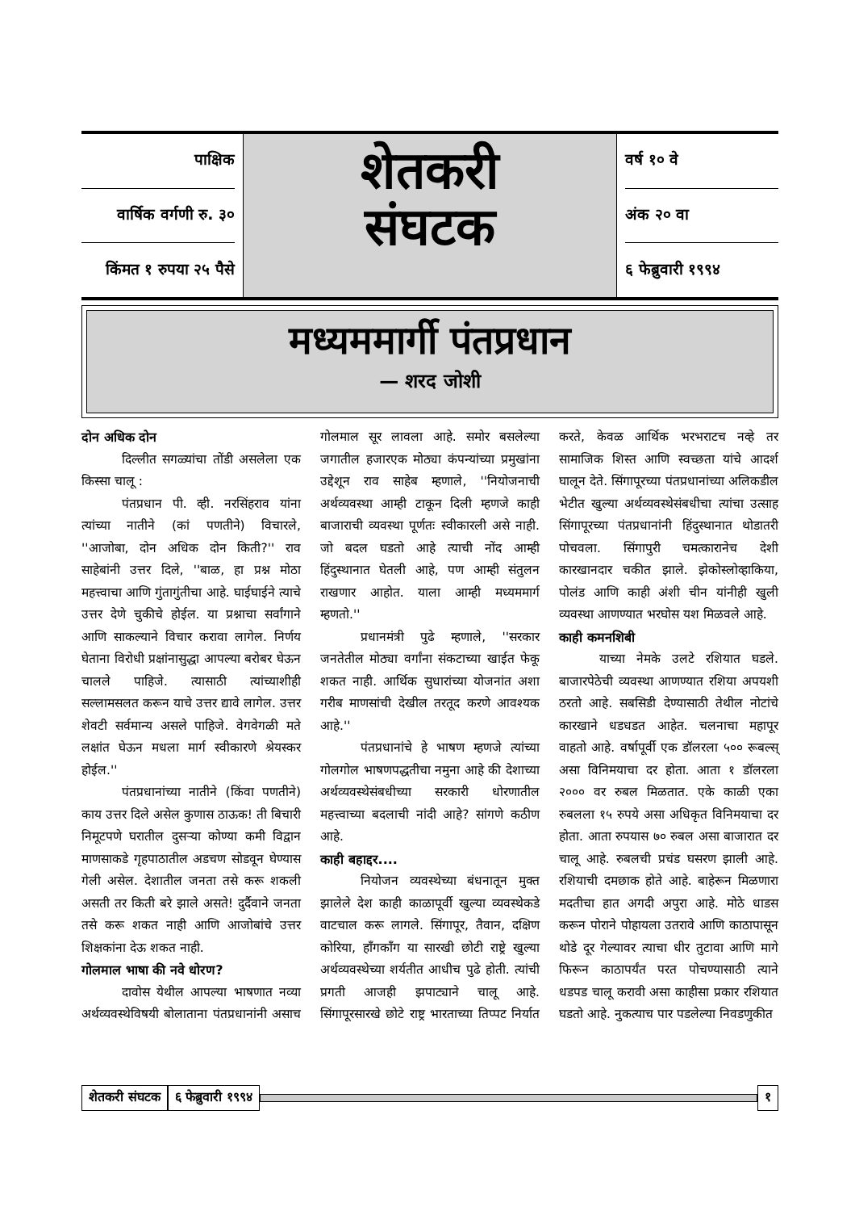पाक्षिक
वार्षिक वर्गणी रु. ३०
किंमत १ रुपया २५ पैसे
शेतकरी
संघटक
वर्ष १० वे
अंक २० वा
६ फेब्रुवारी १९९४
मध्यममार्गी पंतप्रधान
— शरद जोशी
दोन अधिक दोन
दिल्लीत सगळ्यांचा तोंडी असलेला एक किस्सा चालू :
पंतप्रधान पी. व्ही. नरसिंहराव यांना त्यांच्या नातीने (कां पणतीने) विचारले, ''आजोबा, दोन अधिक दोन किती?'' राव साहेबांनी उत्तर दिले, ''बाळ, हा प्रश्न मोठा महत्त्वाचा आणि गुंतागुंतीचा आहे. घाईघाईने त्याचे उत्तर देणे चुकीचे होईल. या प्रश्नाचा सर्वांगाने आणि साकल्याने विचार करावा लागेल. निर्णय घेताना विरोधी प्रक्षांनासुद्धा आपल्या बरोबर घेऊन चालले पाहिजे. त्यासाठी त्यांच्याशीही सल्लामसलत करून याचे उत्तर द्यावे लागेल. उत्तर शेवटी सर्वमान्य असले पाहिजे. वेगवेगळी मते लक्षांत घेऊन मधला मार्ग स्वीकारणे श्रेयस्कर होईल.''
पंतप्रधानांच्या नातीने (किंवा पणतीने) काय उत्तर दिले असेल कुणास ठाऊक! ती बिचारी निमूटपणे घरातील दुसऱ्या कोण्या कमी विद्वान माणसाकडे गृहपाठातील अडचण सोडवून घेण्यास गेली असेल. देशातील जनता तसे करू शकली असती तर किती बरे झाले असते! दुर्दैवाने जनता तसे करू शकत नाही आणि आजोबांचे उत्तर शिक्षकांना देऊ शकत नाही.
गोलमाल भाषा की नवे धोरण?
दावोस येथील आपल्या भाषणात नव्या अर्थव्यवस्थेविषयी बोलाताना पंतप्रधानांनी असाच गोलमाल सूर लावला आहे. समोर बसलेल्या जगातील हजारएक मोठ्या कंपन्यांच्या प्रमुखांना उद्देशून राव साहेब म्हणाले, ''नियोजनाची अर्थव्यवस्था आम्ही टाकून दिली म्हणजे काही बाजाराची व्यवस्था पूर्णतः स्वीकारली असे नाही. जो बदल घडतो आहे त्याची नोंद आम्ही हिंदुस्थानात घेतली आहे, पण आम्ही संतुलन राखणार आहोत. याला आम्ही मध्यममार्ग म्हणतो.''
प्रधानमंत्री पुढे म्हणाले, ''सरकार जनतेतील मोठ्या वर्गांना संकटाच्या खाईत फेकू शकत नाही. आर्थिक सुधारांच्या योजनांत अशा गरीब माणसांची देखील तरतूद करणे आवश्यक आहे.''
पंतप्रधानांचे हे भाषण म्हणजे त्यांच्या गोलगोल भाषणपद्धतीचा नमुना आहे की देशाच्या अर्थव्यवस्थेसंबधीच्या सरकारी धोरणातील महत्त्वाच्या बदलाची नांदी आहे? सांगणे कठीण आहे.
काही बहाद्दर....
नियोजन व्यवस्थेच्या बंधनातून मुक्त झालेले देश काही काळापूर्वी खुल्या व्यवस्थेकडे वाटचाल करू लागले. सिंगापूर, तैवान, दक्षिण कोरिया, हाँगकाँग या सारखी छोटी राष्ट्रे खुल्या अर्थव्यवस्थेच्या शर्यतीत आधीच पुढे होती. त्यांची प्रगती आजही झपाट्याने चालू आहे. सिंगापूरसारखे छोटे राष्ट्र भारताच्या तिप्पट निर्यात करते, केवळ आर्थिक भरभराटच नव्हे तर सामाजिक शिस्त आणि स्वच्छता यांचे आदर्श घालून देते. सिंगापूरच्या पंतप्रधानांच्या अलिकडील भेटीत खुल्या अर्थव्यवस्थेसंबधीचा त्यांचा उत्साह सिंगापूरच्या पंतप्रधानांनी हिंदुस्थानात थोडातरी पोचवला. सिंगापुरी चमत्कारानेच देशी कारखानदार चकीत झाले. झेकोस्लोव्हाकिया, पोलंड आणि काही अंशी चीन यांनीही खुली व्यवस्था आणण्यात भरघोस यश मिळवले आहे.
काही कमनशिबी
याच्या नेमके उलटे रशियात घडले. बाजारपेठेची व्यवस्था आणण्यात रशिया अपयशी ठरतो आहे. सबसिडी देण्यासाठी तेथील नोटांचे कारखाने धडधडत आहेत. चलनाचा महापूर वाहतो आहे. वर्षापूर्वी एक डॉलरला ५०० रूबल्स् असा विनिमयाचा दर होता. आता १ डॉलरला २००० वर रुबल मिळतात. एके काळी एका रुबलला १५ रुपये असा अधिकृत विनिमयाचा दर होता. आता रुपयास ७० रुबल असा बाजारात दर चालू आहे. रुबलची प्रचंड घसरण झाली आहे. रशियाची दमछाक होते आहे. बाहेरून मिळणारा मदतीचा हात अगदी अपुरा आहे. मोठे धाडस करून पोराने पोहायला उतरावे आणि काठापासून थोडे दूर गेल्यावर त्याचा धीर तुटावा आणि मागे फिरून काठापर्यंत परत पोचण्यासाठी त्याने धडपड चालू करावी असा काहीसा प्रकार रशियात घडतो आहे. नुकत्याच पार पडलेल्या निवडणुकीत
शेतकरी संघटक ६ फेब्रुवारी १९९४ १